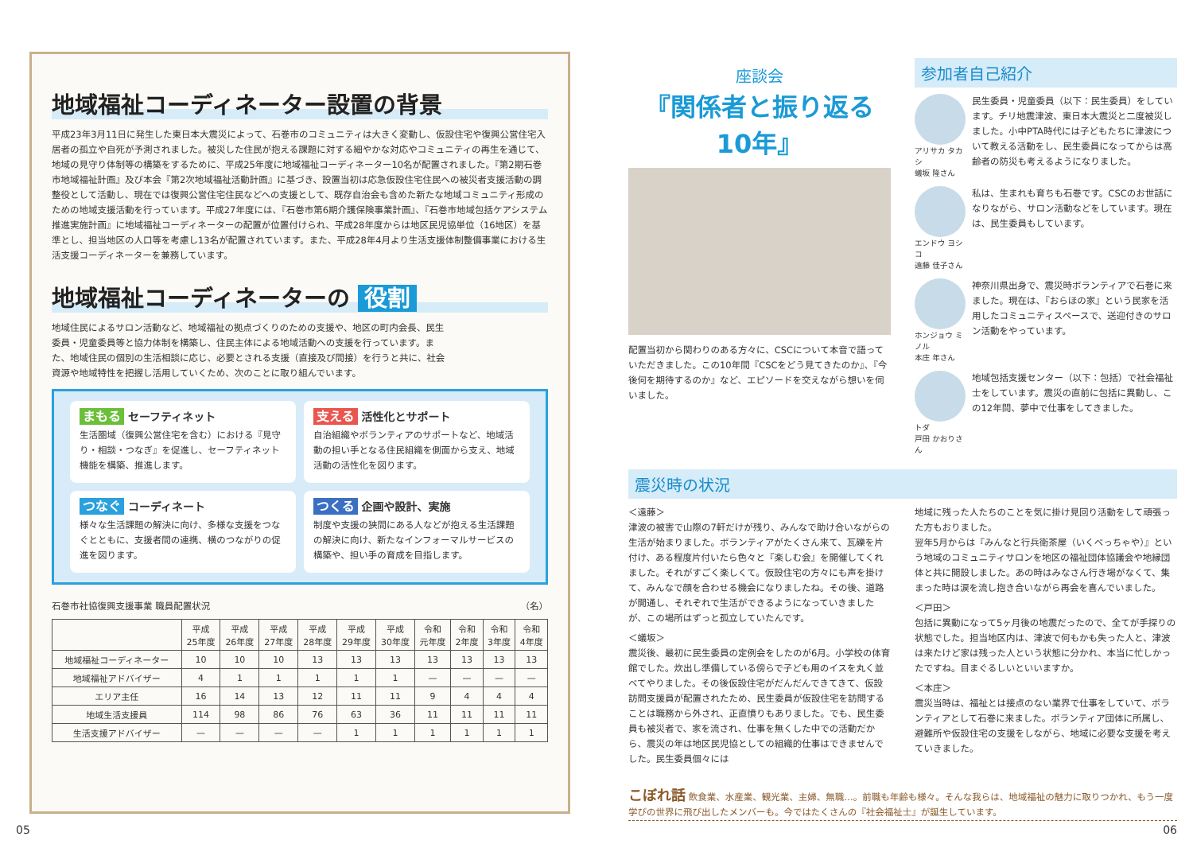地域福祉コーディネーター設置の背景
平成23年3月11日に発生した東日本大震災によって、石巻市のコミュニティは大きく変動し、仮設住宅や復興公営住宅入居者の孤立や自死が予測されました。被災した住民が抱える課題に対する細やかな対応やコミュニティの再生を通じて、地域の見守り体制等の構築をするために、平成25年度に地域福祉コーディネーター10名が配置されました。『第2期石巻市地域福祉計画』及び本会『第2次地域福祉活動計画』に基づき、設置当初は応急仮設住宅住民への被災者支援活動の調整役として活動し、現在では復興公営住宅住民などへの支援として、既存自治会も含めた新たな地域コミュニティ形成のための地域支援活動を行っています。平成27年度には、『石巻市第6期介護保険事業計画』、『石巻市地域包括ケアシステム推進実施計画』に地域福祉コーディネーターの配置が位置付けられ、平成28年度からは地区民児協単位（16地区）を基準とし、担当地区の人口等を考慮し13名が配置されています。また、平成28年4月より生活支援体制整備事業における生活支援コーディネーターを兼務しています。
地域福祉コーディネーターの 役割
地域住民によるサロン活動など、地域福祉の拠点づくりのための支援や、地区の町内会長、民生委員・児童委員等と協力体制を構築し、住民主体による地域活動への支援を行っています。また、地域住民の個別の生活相談に応じ、必要とされる支援（直接及び間接）を行うと共に、社会資源や地域特性を把握し活用していくため、次のことに取り組んでいます。
まもる セーフティネット
生活圏域（復興公営住宅を含む）における『見守り・相談・つなぎ』を促進し、セーフティネット機能を構築、推進します。
支える 活性化とサポート
自治組織やボランティアのサポートなど、地域活動の担い手となる住民組織を側面から支え、地域活動の活性化を図ります。
つなぐ コーディネート
様々な生活課題の解決に向け、多様な支援をつなぐとともに、支援者間の連携、横のつながりの促進を図ります。
つくる 企画や設計、実施
制度や支援の狭間にある人などが抱える生活課題の解決に向け、新たなインフォーマルサービスの構築や、担い手の育成を目指します。
石巻市社協復興支援事業 職員配置状況 （名）
| | 平成 25年度 | 平成 26年度 | 平成 27年度 | 平成 28年度 | 平成 29年度 | 平成 30年度 | 令和 元年度 | 令和 2年度 | 令和 3年度 | 令和 4年度 |
| --- | --- | --- | --- | --- | --- | --- | --- | --- | --- | --- |
| 地域福祉コーディネーター | 10 | 10 | 10 | 13 | 13 | 13 | 13 | 13 | 13 | 13 |
| 地域福祉アドバイザー | 4 | 1 | 1 | 1 | 1 | 1 | — | — | — | — |
| エリア主任 | 16 | 14 | 13 | 12 | 11 | 11 | 9 | 4 | 4 | 4 |
| 地域生活支援員 | 114 | 98 | 86 | 76 | 63 | 36 | 11 | 11 | 11 | 11 |
| 生活支援アドバイザー | — | — | — | — | 1 | 1 | 1 | 1 | 1 | 1 |
座談会
『関係者と振り返る
10年』
配置当初から関わりのある方々に、CSCについて本音で語っていただきました。この10年間『CSCをどう見てきたのか』、『今後何を期待するのか』など、エピソードを交えながら想いを伺いました。
参加者自己紹介
アリサカ タカシ
蟻坂 隆さん
民生委員・児童委員（以下：民生委員）をしています。チリ地震津波、東日本大震災と二度被災しました。小中PTA時代には子どもたちに津波について教える活動をし、民生委員になってからは高齢者の防災も考えるようになりました。
エンドウ ヨシコ
遠藤 佳子さん
私は、生まれも育ちも石巻です。CSCのお世話になりながら、サロン活動などをしています。現在は、民生委員もしています。
ホンジョウ ミノル
本庄 年さん
神奈川県出身で、震災時ボランティアで石巻に来ました。現在は、『おらほの家』という民家を活用したコミュニティスペースで、送迎付きのサロン活動をやっています。
トダ
戸田 かおりさん
地域包括支援センター（以下：包括）で社会福祉士をしています。震災の直前に包括に異動し、この12年間、夢中で仕事をしてきました。
震災時の状況
＜遠藤＞
津波の被害で山際の7軒だけが残り、みんなで助け合いながらの生活が始まりました。ボランティアがたくさん来て、瓦礫を片付け、ある程度片付いたら色々と『楽しむ会』を開催してくれました。それがすごく楽しくて。仮設住宅の方々にも声を掛けて、みんなで顔を合わせる機会になりましたね。その後、道路が開通し、それぞれで生活ができるようになっていきましたが、この場所はずっと孤立していたんです。
＜蟻坂＞
震災後、最初に民生委員の定例会をしたのが6月。小学校の体育館でした。炊出し準備している傍らで子ども用のイスを丸く並べてやりました。その後仮設住宅がだんだんできてきて、仮設訪問支援員が配置されたため、民生委員が仮設住宅を訪問することは職務から外され、正直憤りもありました。でも、民生委員も被災者で、家を流され、仕事を無くした中での活動だから、震災の年は地区民児協としての組織的仕事はできませんでした。民生委員個々には
地域に残った人たちのことを気に掛け見回り活動をして頑張った方もおりました。
翌年5月からは『みんなと行兵衛茶屋（いくべっちゃや）』という地域のコミュニティサロンを地区の福祉団体協議会や地縁団体と共に開設しました。あの時はみなさん行き場がなくて、集まった時は涙を流し抱き合いながら再会を喜んでいました。
＜戸田＞
包括に異動になって5ヶ月後の地震だったので、全てが手探りの状態でした。担当地区内は、津波で何もかも失った人と、津波は来たけど家は残った人という状態に分かれ、本当に忙しかったですね。目まぐるしいといいますか。
＜本庄＞
震災当時は、福祉とは接点のない業界で仕事をしていて、ボランティアとして石巻に来ました。ボランティア団体に所属し、避難所や仮設住宅の支援をしながら、地域に必要な支援を考えていきました。
こぼれ話 飲食業、水産業、観光業、主婦、無職…。前職も年齢も様々。そんな我らは、地域福祉の魅力に取りつかれ、もう一度学びの世界に飛び出したメンバーも。今ではたくさんの『社会福祉士』が誕生しています。
05 06